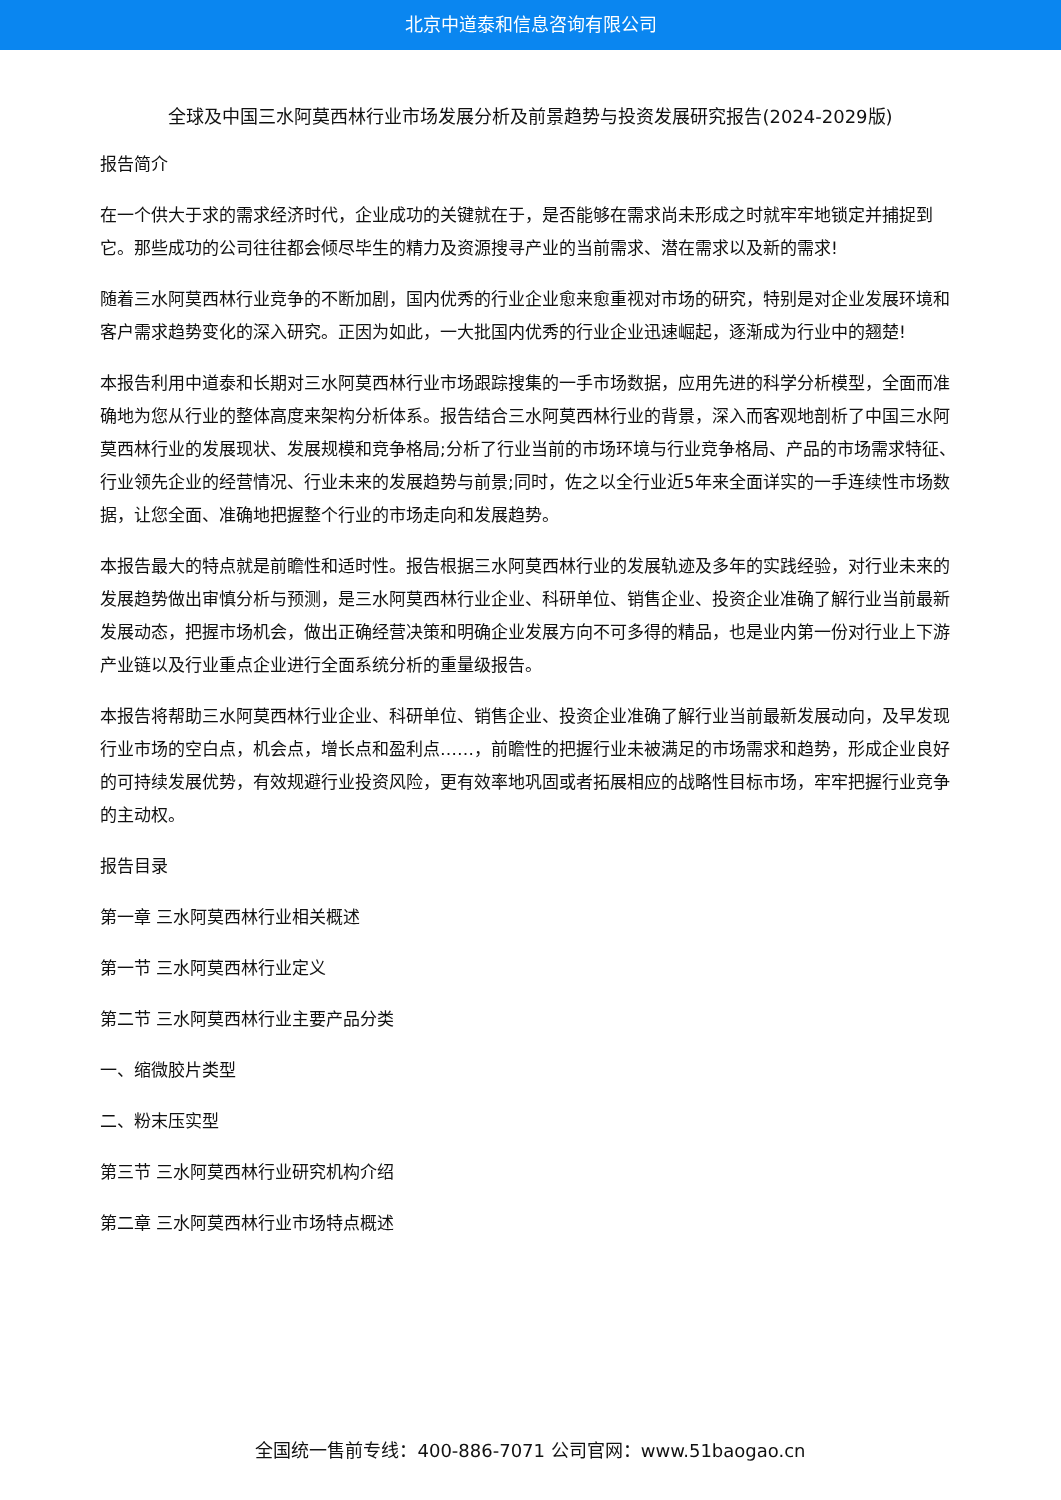北京中道泰和信息咨询有限公司
全球及中国三水阿莫西林行业市场发展分析及前景趋势与投资发展研究报告(2024-2029版)
报告简介
在一个供大于求的需求经济时代，企业成功的关键就在于，是否能够在需求尚未形成之时就牢牢地锁定并捕捉到它。那些成功的公司往往都会倾尽毕生的精力及资源搜寻产业的当前需求、潜在需求以及新的需求!
随着三水阿莫西林行业竞争的不断加剧，国内优秀的行业企业愈来愈重视对市场的研究，特别是对企业发展环境和客户需求趋势变化的深入研究。正因为如此，一大批国内优秀的行业企业迅速崛起，逐渐成为行业中的翘楚!
本报告利用中道泰和长期对三水阿莫西林行业市场跟踪搜集的一手市场数据，应用先进的科学分析模型，全面而准确地为您从行业的整体高度来架构分析体系。报告结合三水阿莫西林行业的背景，深入而客观地剖析了中国三水阿莫西林行业的发展现状、发展规模和竞争格局;分析了行业当前的市场环境与行业竞争格局、产品的市场需求特征、行业领先企业的经营情况、行业未来的发展趋势与前景;同时，佐之以全行业近5年来全面详实的一手连续性市场数据，让您全面、准确地把握整个行业的市场走向和发展趋势。
本报告最大的特点就是前瞻性和适时性。报告根据三水阿莫西林行业的发展轨迹及多年的实践经验，对行业未来的发展趋势做出审慎分析与预测，是三水阿莫西林行业企业、科研单位、销售企业、投资企业准确了解行业当前最新发展动态，把握市场机会，做出正确经营决策和明确企业发展方向不可多得的精品，也是业内第一份对行业上下游产业链以及行业重点企业进行全面系统分析的重量级报告。
本报告将帮助三水阿莫西林行业企业、科研单位、销售企业、投资企业准确了解行业当前最新发展动向，及早发现行业市场的空白点，机会点，增长点和盈利点……，前瞻性的把握行业未被满足的市场需求和趋势，形成企业良好的可持续发展优势，有效规避行业投资风险，更有效率地巩固或者拓展相应的战略性目标市场，牢牢把握行业竞争的主动权。
报告目录
第一章 三水阿莫西林行业相关概述
第一节 三水阿莫西林行业定义
第二节 三水阿莫西林行业主要产品分类
一、缩微胶片类型
二、粉末压实型
第三节 三水阿莫西林行业研究机构介绍
第二章 三水阿莫西林行业市场特点概述
全国统一售前专线：400-886-7071 公司官网：www.51baogao.cn